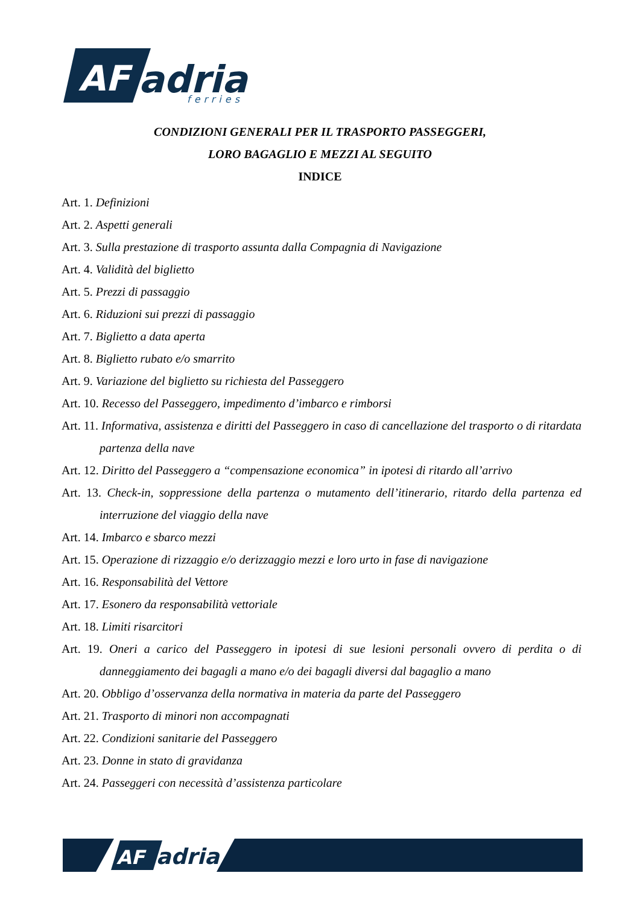AF
adria
ferries
CONDIZIONI GENERALI PER IL TRASPORTO PASSEGGERI,
LORO BAGAGLIO E MEZZI AL SEGUITO
INDICE
Art. 1. Definizioni
Art. 2. Aspetti generali
Art. 3. Sulla prestazione di trasporto assunta dalla Compagnia di Navigazione
Art. 4. Validità del biglietto
Art. 5. Prezzi di passaggio
Art. 6. Riduzioni sui prezzi di passaggio
Art. 7. Biglietto a data aperta
Art. 8. Biglietto rubato e/o smarrito
Art. 9. Variazione del biglietto su richiesta del Passeggero
Art. 10. Recesso del Passeggero, impedimento d’imbarco e rimborsi
Art. 11. Informativa, assistenza e diritti del Passeggero in caso di cancellazione del trasporto o di ritardata partenza della nave
Art. 12. Diritto del Passeggero a “compensazione economica” in ipotesi di ritardo all’arrivo
Art. 13. Check-in, soppressione della partenza o mutamento dell’itinerario, ritardo della partenza ed interruzione del viaggio della nave
Art. 14. Imbarco e sbarco mezzi
Art. 15. Operazione di rizzaggio e/o derizzaggio mezzi e loro urto in fase di navigazione
Art. 16. Responsabilità del Vettore
Art. 17. Esonero da responsabilità vettoriale
Art. 18. Limiti risarcitori
Art. 19. Oneri a carico del Passeggero in ipotesi di sue lesioni personali ovvero di perdita o di danneggiamento dei bagagli a mano e/o dei bagagli diversi dal bagaglio a mano
Art. 20. Obbligo d’osservanza della normativa in materia da parte del Passeggero
Art. 21. Trasporto di minori non accompagnati
Art. 22. Condizioni sanitarie del Passeggero
Art. 23. Donne in stato di gravidanza
Art. 24. Passeggeri con necessità d’assistenza particolare
AF
adria